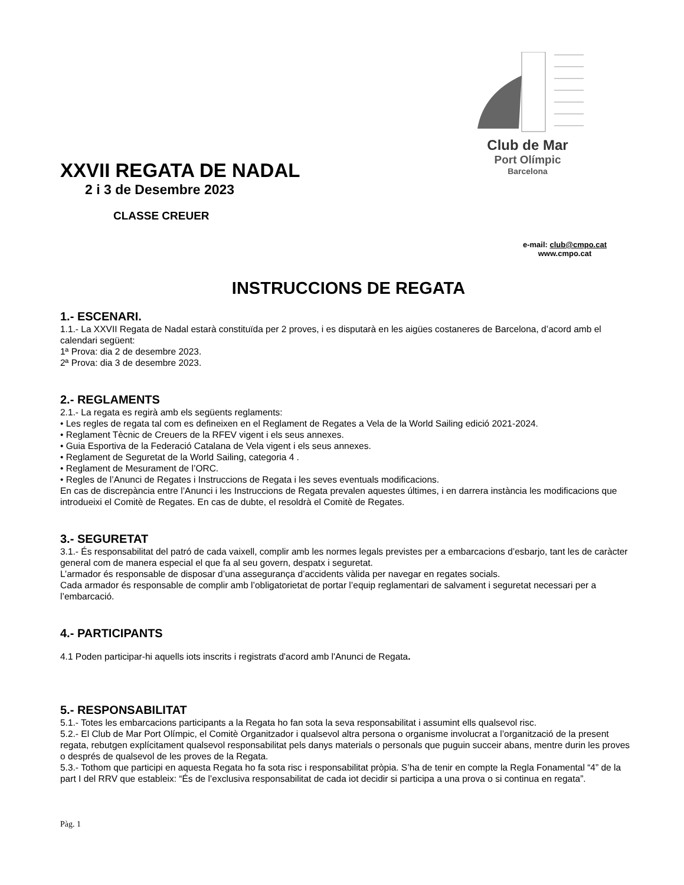Club de Mar
Port Olímpic
Barcelona
XXVII REGATA DE NADAL
2 i 3 de Desembre 2023
CLASSE CREUER
e-mail: club@cmpo.cat
www.cmpo.cat
INSTRUCCIONS DE REGATA
1.- ESCENARI.
1.1.- La XXVII Regata de Nadal estarà constituïda per 2 proves, i es disputarà en les aigües costaneres de Barcelona, d’acord amb el calendari següent:
1ª Prova: dia 2 de desembre 2023.
2ª Prova: dia 3 de desembre 2023.
2.- REGLAMENTS
2.1.- La regata es regirà amb els següents reglaments:
• Les regles de regata tal com es defineixen en el Reglament de Regates a Vela de la World Sailing edició 2021-2024.
• Reglament Tècnic de Creuers de la RFEV vigent i els seus annexes.
• Guia Esportiva de la Federació Catalana de Vela vigent i els seus annexes.
• Reglament de Seguretat de la World Sailing, categoria 4 .
• Reglament de Mesurament de l’ORC.
• Regles de l’Anunci de Regates i Instruccions de Regata i les seves eventuals modificacions.
En cas de discrepància entre l’Anunci i les Instruccions de Regata prevalen aquestes últimes, i en darrera instància les modificacions que introdueixi el Comitè de Regates. En cas de dubte, el resoldrà el Comitè de Regates.
3.- SEGURETAT
3.1.- És responsabilitat del patró de cada vaixell, complir amb les normes legals previstes per a embarcacions d’esbarjo, tant les de caràcter general com de manera especial el que fa al seu govern, despatx i seguretat.
L’armador és responsable de disposar d’una assegurança d’accidents vàlida per navegar en regates socials.
Cada armador és responsable de complir amb l’obligatorietat de portar l’equip reglamentari de salvament i seguretat necessari per a l’embarcació.
4.- PARTICIPANTS
4.1 Poden participar-hi aquells iots inscrits i registrats d'acord amb l'Anunci de Regata.
5.- RESPONSABILITAT
5.1.- Totes les embarcacions participants a la Regata ho fan sota la seva responsabilitat i assumint ells qualsevol risc.
5.2.- El Club de Mar Port Olímpic, el Comitè Organitzador i qualsevol altra persona o organisme involucrat a l’organització de la present regata, rebutgen explícitament qualsevol responsabilitat pels danys materials o personals que puguin succeir abans, mentre durin les proves o després de qualsevol de les proves de la Regata.
5.3.- Tothom que participi en aquesta Regata ho fa sota risc i responsabilitat pròpia. S’ha de tenir en compte la Regla Fonamental “4” de la part I del RRV que estableix: “És de l’exclusiva responsabilitat de cada iot decidir si participa a una prova o si continua en regata”.
Pàg. 1